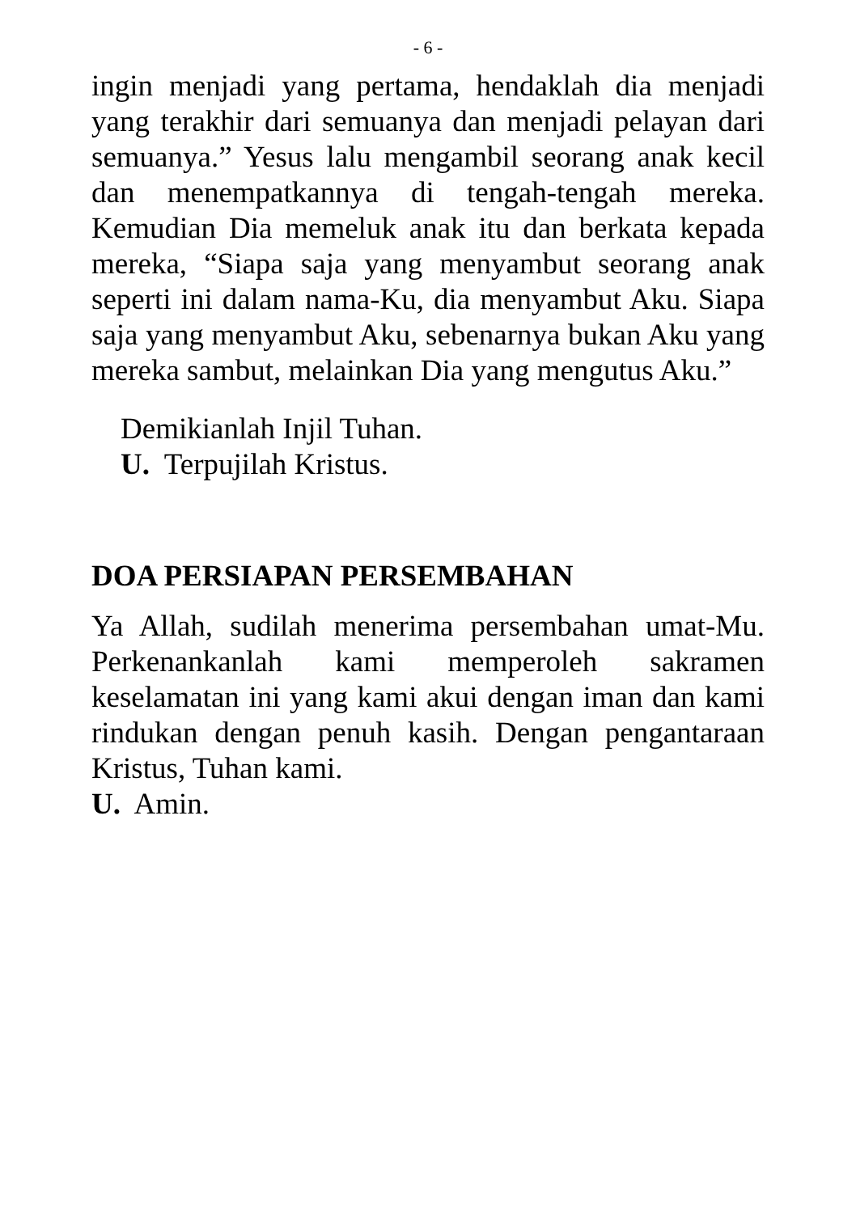- 6 -
ingin menjadi yang pertama, hendaklah dia menjadi yang terakhir dari semuanya dan menjadi pelayan dari semuanya.” Yesus lalu mengambil seorang anak kecil dan menempatkannya di tengah-tengah mereka. Kemudian Dia memeluk anak itu dan berkata kepada mereka, “Siapa saja yang menyambut seorang anak seperti ini dalam nama-Ku, dia menyambut Aku. Siapa saja yang menyambut Aku, sebenarnya bukan Aku yang mereka sambut, melainkan Dia yang mengutus Aku.”
Demikianlah Injil Tuhan.
U. Terpujilah Kristus.
DOA PERSIAPAN PERSEMBAHAN
Ya Allah, sudilah menerima persembahan umat-Mu. Perkenankanlah kami memperoleh sakramen keselamatan ini yang kami akui dengan iman dan kami rindukan dengan penuh kasih. Dengan pengantaraan Kristus, Tuhan kami.
U. Amin.